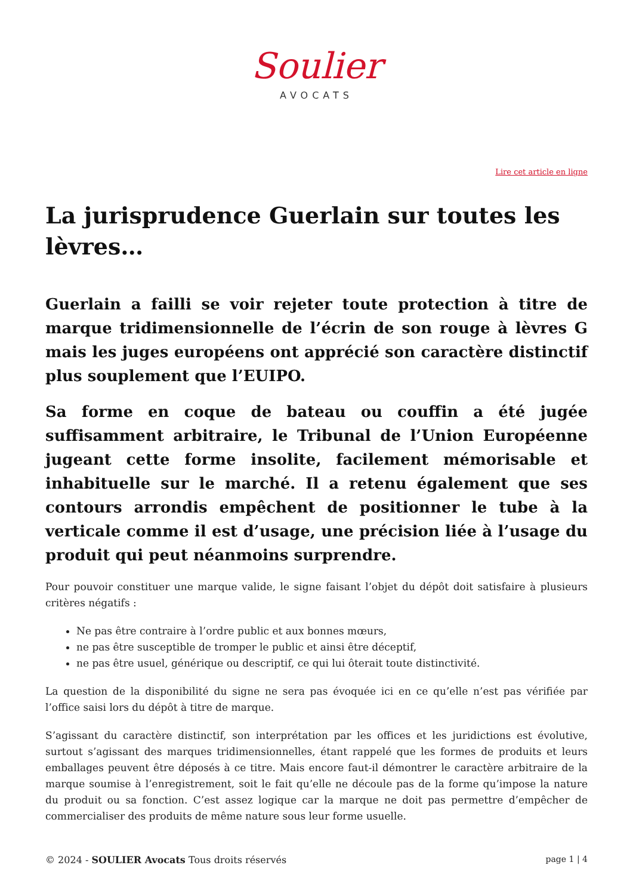Soulier
AVOCATS
Lire cet article en ligne
La jurisprudence Guerlain sur toutes les lèvres…
Guerlain a failli se voir rejeter toute protection à titre de marque tridimensionnelle de l’écrin de son rouge à lèvres G mais les juges européens ont apprécié son caractère distinctif plus souplement que l’EUIPO.
Sa forme en coque de bateau ou couffin a été jugée suffisamment arbitraire, le Tribunal de l’Union Européenne jugeant cette forme insolite, facilement mémorisable et inhabituelle sur le marché. Il a retenu également que ses contours arrondis empêchent de positionner le tube à la verticale comme il est d’usage, une précision liée à l’usage du produit qui peut néanmoins surprendre.
Pour pouvoir constituer une marque valide, le signe faisant l’objet du dépôt doit satisfaire à plusieurs critères négatifs :
Ne pas être contraire à l’ordre public et aux bonnes mœurs,
ne pas être susceptible de tromper le public et ainsi être déceptif,
ne pas être usuel, générique ou descriptif, ce qui lui ôterait toute distinctivité.
La question de la disponibilité du signe ne sera pas évoquée ici en ce qu’elle n’est pas vérifiée par l’office saisi lors du dépôt à titre de marque.
S’agissant du caractère distinctif, son interprétation par les offices et les juridictions est évolutive, surtout s’agissant des marques tridimensionnelles, étant rappelé que les formes de produits et leurs emballages peuvent être déposés à ce titre. Mais encore faut-il démontrer le caractère arbitraire de la marque soumise à l’enregistrement, soit le fait qu’elle ne découle pas de la forme qu’impose la nature du produit ou sa fonction. C’est assez logique car la marque ne doit pas permettre d’empêcher de commercialiser des produits de même nature sous leur forme usuelle.
© 2024 - SOULIER Avocats Tous droits réservés
page 1 | 4